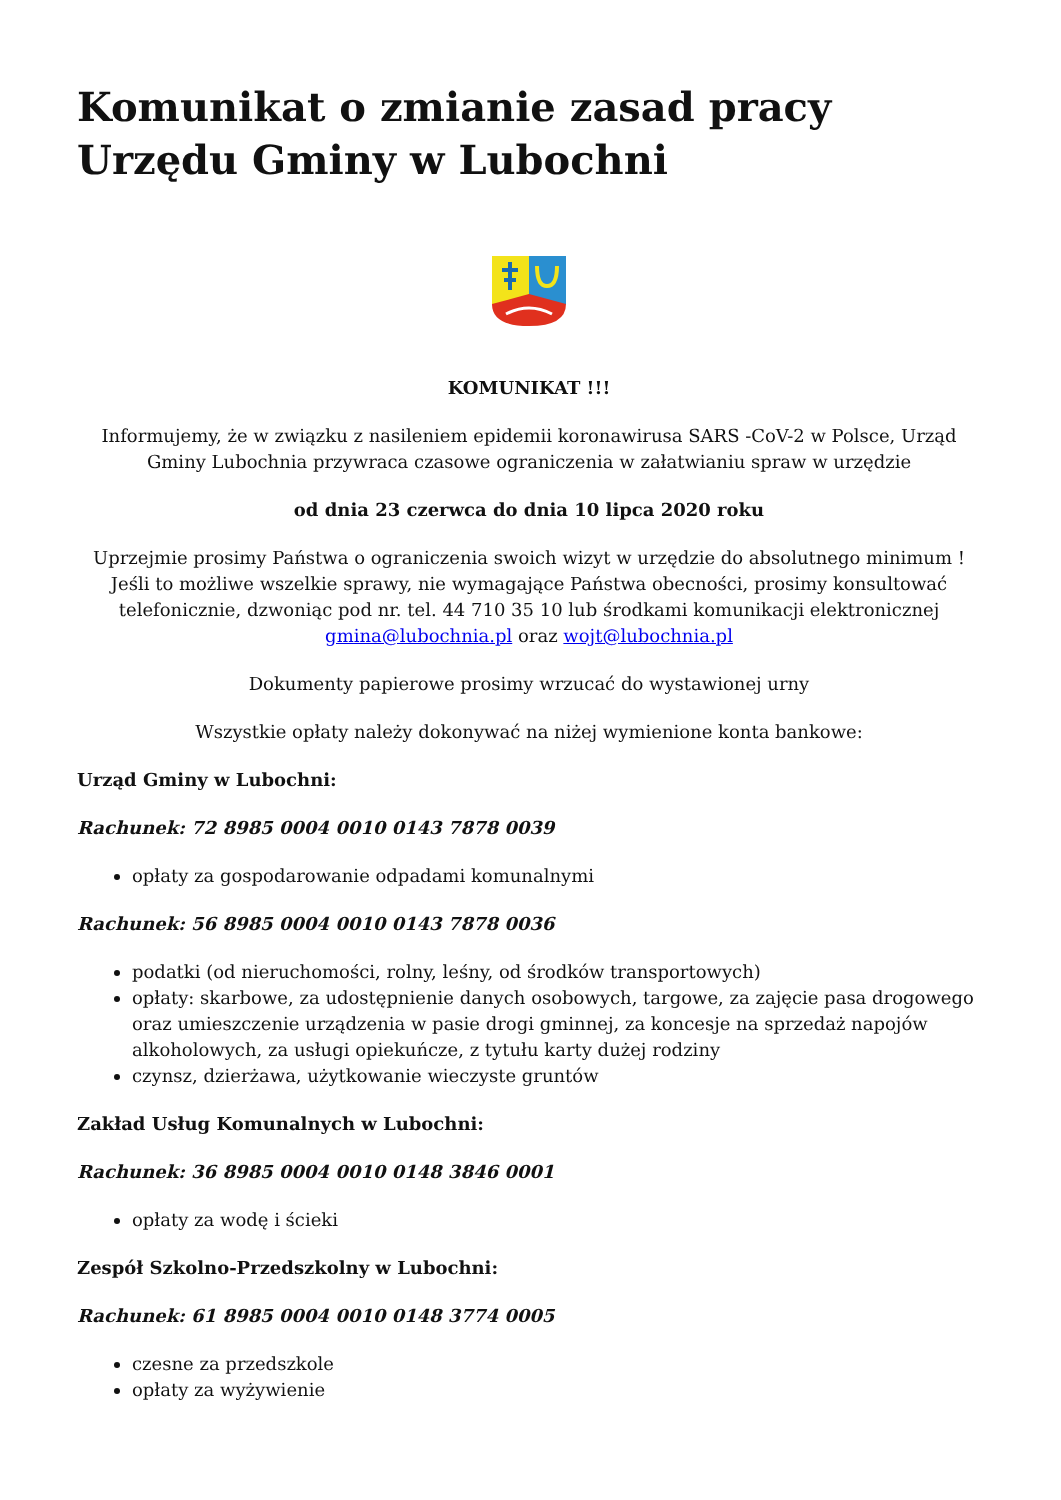Komunikat o zmianie zasad pracy Urzędu Gminy w Lubochni
KOMUNIKAT !!!
Informujemy, że w związku z nasileniem epidemii koronawirusa SARS -CoV-2 w Polsce, Urząd Gminy Lubochnia przywraca czasowe ograniczenia w załatwianiu spraw w urzędzie
od dnia 23 czerwca do dnia 10 lipca 2020 roku
Uprzejmie prosimy Państwa o ograniczenia swoich wizyt w urzędzie do absolutnego minimum ! Jeśli to możliwe wszelkie sprawy, nie wymagające Państwa obecności, prosimy konsultować telefonicznie, dzwoniąc pod nr. tel. 44 710 35 10 lub środkami komunikacji elektronicznej gmina@lubochnia.pl oraz wojt@lubochnia.pl
Dokumenty papierowe prosimy wrzucać do wystawionej urny
Wszystkie opłaty należy dokonywać na niżej wymienione konta bankowe:
Urząd Gminy w Lubochni:
Rachunek: 72 8985 0004 0010 0143 7878 0039
opłaty za gospodarowanie odpadami komunalnymi
Rachunek: 56 8985 0004 0010 0143 7878 0036
podatki (od nieruchomości, rolny, leśny, od środków transportowych)
opłaty: skarbowe, za udostępnienie danych osobowych, targowe, za zajęcie pasa drogowego oraz umieszczenie urządzenia w pasie drogi gminnej, za koncesje na sprzedaż napojów alkoholowych, za usługi opiekuńcze, z tytułu karty dużej rodziny
czynsz, dzierżawa, użytkowanie wieczyste gruntów
Zakład Usług Komunalnych w Lubochni:
Rachunek: 36 8985 0004 0010 0148 3846 0001
opłaty za wodę i ścieki
Zespół Szkolno-Przedszkolny w Lubochni:
Rachunek: 61 8985 0004 0010 0148 3774 0005
czesne za przedszkole
opłaty za wyżywienie